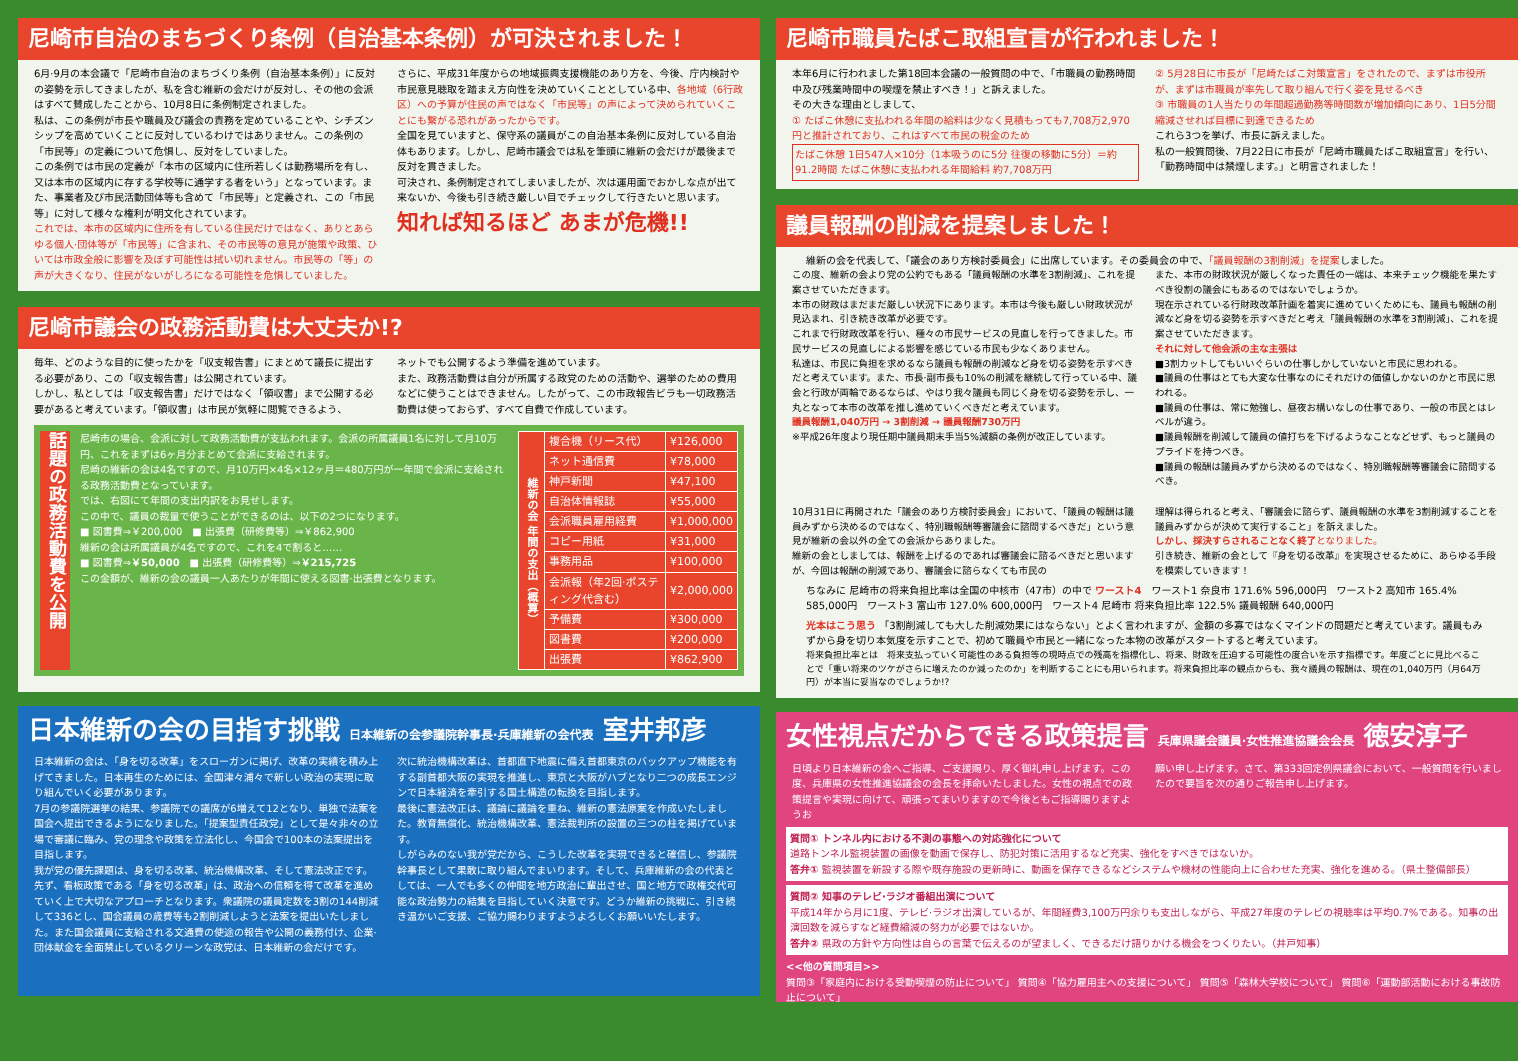尼崎市自治のまちづくり条例（自治基本条例）が可決されました！
6月·9月の本会議で「尼崎市自治のまちづくり条例（自治基本条例）」に反対の姿勢を示してきましたが、私を含む維新の会だけが反対し、その他の会派はすべて賛成したことから、10月8日に条例制定されました。
私は、この条例が市長や職員及び議会の責務を定めていることや、シチズンシップを高めていくことに反対しているわけではありません。この条例の「市民等」の定義について危惧し、反対をしていました。
この条例では市民の定義が「本市の区域内に住所若しくは勤務場所を有し、又は本市の区域内に存する学校等に通学する者をいう」となっています。また、事業者及び市民活動団体等も含めて「市民等」と定義され、この「市民等」に対して様々な権利が明文化されています。
これでは、本市の区域内に住所を有している住民だけではなく、ありとあらゆる個人·団体等が「市民等」に含まれ、その市民等の意見が施策や政策、ひいては市政全般に影響を及ぼす可能性は拭い切れません。市民等の「等」の声が大きくなり、住民がないがしろになる可能性を危惧していました。
さらに、平成31年度からの地域振興支援機能のあり方を、今後、庁内検討や市民意見聴取を踏まえ方向性を決めていくこととしている中、各地域（6行政区）への予算が住民の声ではなく「市民等」の声によって決められていくことにも繋がる恐れがあったからです。
全国を見ていますと、保守系の議員がこの自治基本条例に反対している自治体もあります。しかし、尼崎市議会では私を筆頭に維新の会だけが最後まで反対を貫きました。
可決され、条例制定されてしまいましたが、次は運用面でおかしな点が出て来ないか、今後も引き続き厳しい目でチェックして行きたいと思います。
知れば知るほど あまが危機!!
尼崎市議会の政務活動費は大丈夫か!?
毎年、どのような目的に使ったかを「収支報告書」にまとめて議長に提出する必要があり、この「収支報告書」は公開されています。
しかし、私としては「収支報告書」だけではなく「領収書」まで公開する必要があると考えています。「領収書」は市民が気軽に閲覧できるよう、
ネットでも公開するよう準備を進めています。
また、政務活動費は自分が所属する政党のための活動や、選挙のための費用などに使うことはできません。したがって、この市政報告ビラも一切政務活動費は使っておらず、すべて自費で作成しています。
話題の政務活動費を公開
尼崎市の場合、会派に対して政務活動費が支払われます。会派の所属議員1名に対して月10万円、これをまずは6ヶ月分まとめて会派に支給されます。
尼崎の維新の会は4名ですので、月10万円×4名×12ヶ月＝480万円が一年間で会派に支給される政務活動費となっています。
では、右図にて年間の支出内訳をお見せします。
この中で、議員の裁量で使うことができるのは、以下の2つになります。
■ 図書費⇒￥200,000　■ 出張費（研修費等）⇒￥862,900
維新の会は所属議員が4名ですので、これを4で割ると……
■ 図書費⇒￥50,000　■ 出張費（研修費等）⇒￥215,725
この金額が、維新の会の議員一人あたりが年間に使える図書·出張費となります。
| 維新の会 年間の支出（概算） | 複合機（リース代） | ¥126,000 |
| | ネット通信費 | ¥78,000 |
| | 神戸新聞 | ¥47,100 |
| | 自治体情報誌 | ¥55,000 |
| | 会派職員雇用経費 | ¥1,000,000 |
| | コピー用紙 | ¥31,000 |
| | 事務用品 | ¥100,000 |
| | 会派報（年2回·ポスティング代含む） | ¥2,000,000 |
| | 予備費 | ¥300,000 |
| | 図書費 | ¥200,000 |
| | 出張費 | ¥862,900 |
日本維新の会の目指す挑戦 日本維新の会参議院幹事長·兵庫維新の会代表 室井邦彦
日本維新の会は、「身を切る改革」をスローガンに掲げ、改革の実績を積み上げてきました。日本再生のためには、全国津々浦々で新しい政治の実現に取り組んでいく必要があります。
7月の参議院選挙の結果、参議院での議席が6増えて12となり、単独で法案を国会へ提出できるようになりました。「提案型責任政党」として是々非々の立場で審議に臨み、党の理念や政策を立法化し、今国会で100本の法案提出を目指します。
我が党の優先課題は、身を切る改革、統治機構改革、そして憲法改正です。先ず、看板政策である「身を切る改革」は、政治への信頼を得て改革を進めていく上で大切なアプローチとなります。衆議院の議員定数を3割の144削減して336とし、国会議員の歳費等も2割削減しようと法案を提出いたしました。また国会議員に支給される文通費の使途の報告や公開の義務付け、企業·団体献金を全面禁止しているクリーンな政党は、日本維新の会だけです。
次に統治機構改革は、首都直下地震に備え首都東京のバックアップ機能を有する副首都大阪の実現を推進し、東京と大阪がハブとなり二つの成長エンジンで日本経済を牽引する国土構造の転換を目指します。
最後に憲法改正は、議論に議論を重ね、維新の憲法原案を作成いたしました。教育無償化、統治機構改革、憲法裁判所の設置の三つの柱を掲げています。
しがらみのない我が党だから、こうした改革を実現できると確信し、参議院幹事長として果敢に取り組んでまいります。そして、兵庫維新の会の代表としては、一人でも多くの仲間を地方政治に輩出させ、国と地方で政権交代可能な政治勢力の結集を目指していく決意です。どうか維新の挑戦に、引き続き温かいご支援、ご協力賜わりますようよろしくお願いいたします。
尼崎市職員たばこ取組宣言が行われました！
本年6月に行われました第18回本会議の一般質問の中で、「市職員の勤務時間中及び残業時間中の喫煙を禁止すべき！」と訴えました。
その大きな理由としまして、
① たばこ休憩に支払われる年間の給料は少なく見積もっても7,708万2,970円と推計されており、これはすべて市民の税金のため
たばこ休憩 1日547人×10分（1本吸うのに5分 往復の移動に5分）＝約91.2時間 たばこ休憩に支払われる年間給料 約7,708万円
② 5月28日に市長が「尼崎たばこ対策宣言」をされたので、まずは市役所が、まずは市職員が率先して取り組んで行く姿を見せるべき
③ 市職員の1人当たりの年間超過勤務等時間数が増加傾向にあり、1日5分間縮減させれば目標に到達できるため
これら3つを挙げ、市長に訴えました。
私の一般質問後、7月22日に市長が「尼崎市職員たばこ取組宣言」を行い、「勤務時間中は禁煙します。」と明言されました！
議員報酬の削減を提案しました！
維新の会を代表して、「議会のあり方検討委員会」に出席しています。その委員会の中で、「議員報酬の3割削減」を提案しました。
この度、維新の会より党の公約でもある「議員報酬の水準を3割削減」、これを提案させていただきます。
本市の財政はまだまだ厳しい状況下にあります。本市は今後も厳しい財政状況が見込まれ、引き続き改革が必要です。
これまで行財政改革を行い、種々の市民サービスの見直しを行ってきました。市民サービスの見直しによる影響を感じている市民も少なくありません。
私達は、市民に負担を求めるなら議員も報酬の削減など身を切る姿勢を示すべきだと考えています。また、市長·副市長も10%の削減を継続して行っている中、議会と行政が両輪であるならば、やはり我々議員も同じく身を切る姿勢を示し、一丸となって本市の改革を推し進めていくべきだと考えています。
議員報酬1,040万円 → 3割削減 → 議員報酬730万円
※平成26年度より現任期中議員期末手当5%減額の条例が改正しています。
また、本市の財政状況が厳しくなった責任の一端は、本来チェック機能を果たすべき役割の議会にもあるのではないでしょうか。
現在示されている行財政改革計画を着実に進めていくためにも、議員も報酬の削減など身を切る姿勢を示すべきだと考え「議員報酬の水準を3割削減」、これを提案させていただきます。
それに対して他会派の主な主張は
■3割カットしてもいいぐらいの仕事しかしていないと市民に思われる。
■議員の仕事はとても大変な仕事なのにそれだけの価値しかないのかと市民に思われる。
■議員の仕事は、常に勉強し、昼夜お構いなしの仕事であり、一般の市民とはレベルが違う。
■議員報酬を削減して議員の値打ちを下げるようなことなどせず、もっと議員のプライドを持つべき。
■議員の報酬は議員みずから決めるのではなく、特別職報酬等審議会に諮問するべき。
10月31日に再開された「議会のあり方検討委員会」において、「議員の報酬は議員みずから決めるのではなく、特別職報酬等審議会に諮問するべきだ」という意見が維新の会以外の全ての会派からありました。
維新の会としましては、報酬を上げるのであれば審議会に諮るべきだと思いますが、今回は報酬の削減であり、審議会に諮らなくても市民の
理解は得られると考え、「審議会に諮らず、議員報酬の水準を3割削減することを議員みずからが決めて実行すること」を訴えました。
しかし、採決すらされることなく終了となりました。
引き続き、維新の会として『身を切る改革』を実現させるために、あらゆる手段を模索していきます！
ちなみに 尼崎市の将来負担比率は全国の中核市（47市）の中で ワースト4　ワースト1 奈良市 171.6% 596,000円　ワースト2 高知市 165.4% 585,000円　ワースト3 富山市 127.0% 600,000円　ワースト4 尼崎市 将来負担比率 122.5% 議員報酬 640,000円
光本はこう思う 「3割削減しても大した削減効果にはならない」とよく言われますが、金額の多寡ではなくマインドの問題だと考えています。議員もみずから身を切り本気度を示すことで、初めて職員や市民と一緒になった本物の改革がスタートすると考えています。
将来負担比率とは　将来支払っていく可能性のある負担等の現時点での残高を指標化し、将来、財政を圧迫する可能性の度合いを示す指標です。年度ごとに見比べることで「重い将来のツケがさらに増えたのか減ったのか」を判断することにも用いられます。将来負担比率の観点からも、我々議員の報酬は、現在の1,040万円（月64万円）が本当に妥当なのでしょうか!?
女性視点だからできる政策提言 兵庫県議会議員·女性推進協議会会長 徳安淳子
日頃より日本維新の会へご指導、ご支援賜り、厚く御礼申し上げます。この度、兵庫県の女性推進協議会の会長を拝命いたしました。女性の視点での政策提言や実現に向けて、頑張ってまいりますので今後ともご指導賜りますようお
願い申し上げます。さて、第333回定例県議会において、一般質問を行いましたので要旨を次の通りご報告申し上げます。
質問① トンネル内における不測の事態への対応強化について
道路トンネル監視装置の画像を動画で保存し、防犯対策に活用するなど充実、強化をすべきではないか。
答弁① 監視装置を新設する際や既存施設の更新時に、動画を保存できるなどシステムや機材の性能向上に合わせた充実、強化を進める。（県土整備部長）
質問② 知事のテレビ·ラジオ番組出演について
平成14年から月に1度、テレビ·ラジオ出演しているが、年間経費3,100万円余りも支出しながら、平成27年度のテレビの視聴率は平均0.7%である。知事の出演回数を減らすなど経費縮減の努力が必要ではないか。
答弁② 県政の方針や方向性は自らの言葉で伝えるのが望ましく、できるだけ語りかける機会をつくりたい。（井戸知事）
<<他の質問項目>>
質問③「家庭内における受動喫煙の防止について」 質問④「協力雇用主への支援について」 質問⑤「森林大学校について」 質問⑥「運動部活動における事故防止について」